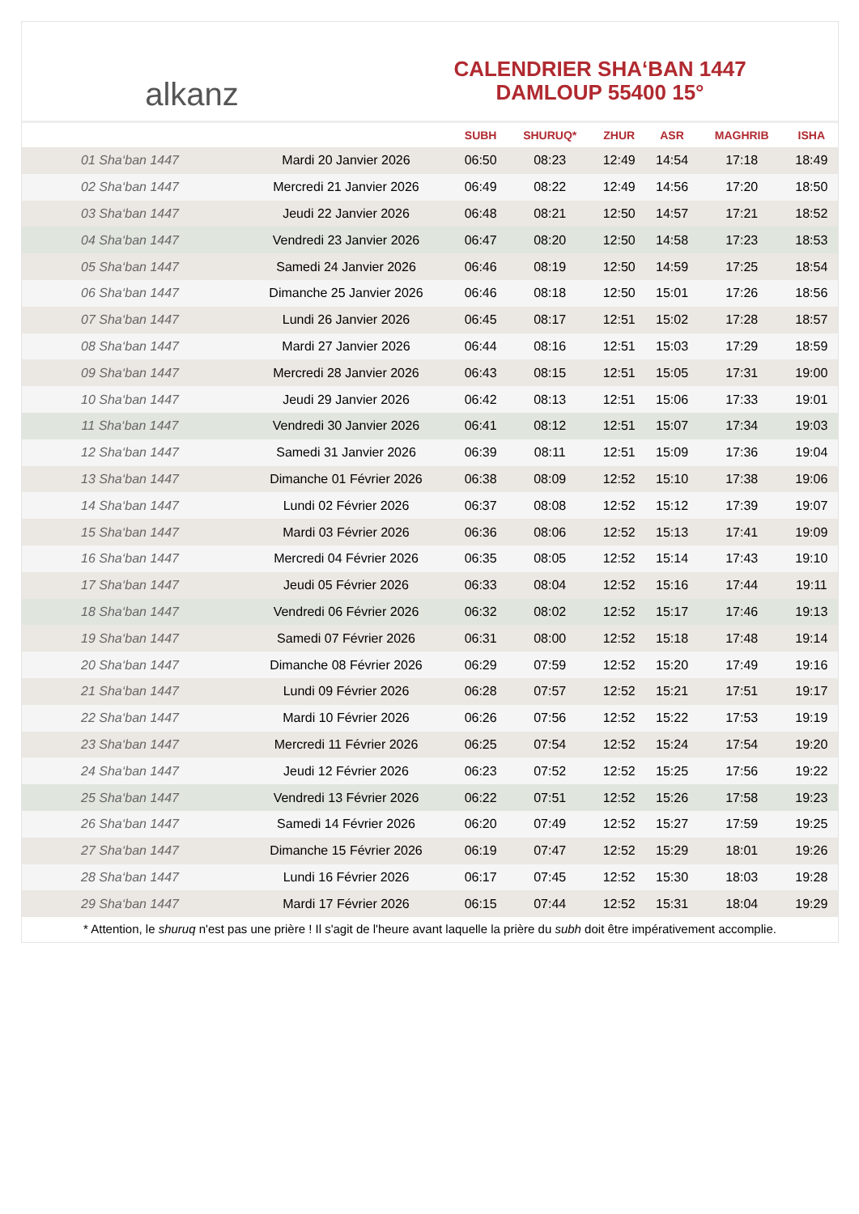alkanz
CALENDRIER SHA‘BAN 1447
DAMLOUP 55400 15°
| | | SUBH | SHURUQ* | ZHUR | ASR | MAGHRIB | ISHA |
| --- | --- | --- | --- | --- | --- | --- | --- |
| 01 Sha‘ban 1447 | Mardi 20 Janvier 2026 | 06:50 | 08:23 | 12:49 | 14:54 | 17:18 | 18:49 |
| 02 Sha‘ban 1447 | Mercredi 21 Janvier 2026 | 06:49 | 08:22 | 12:49 | 14:56 | 17:20 | 18:50 |
| 03 Sha‘ban 1447 | Jeudi 22 Janvier 2026 | 06:48 | 08:21 | 12:50 | 14:57 | 17:21 | 18:52 |
| 04 Sha‘ban 1447 | Vendredi 23 Janvier 2026 | 06:47 | 08:20 | 12:50 | 14:58 | 17:23 | 18:53 |
| 05 Sha‘ban 1447 | Samedi 24 Janvier 2026 | 06:46 | 08:19 | 12:50 | 14:59 | 17:25 | 18:54 |
| 06 Sha‘ban 1447 | Dimanche 25 Janvier 2026 | 06:46 | 08:18 | 12:50 | 15:01 | 17:26 | 18:56 |
| 07 Sha‘ban 1447 | Lundi 26 Janvier 2026 | 06:45 | 08:17 | 12:51 | 15:02 | 17:28 | 18:57 |
| 08 Sha‘ban 1447 | Mardi 27 Janvier 2026 | 06:44 | 08:16 | 12:51 | 15:03 | 17:29 | 18:59 |
| 09 Sha‘ban 1447 | Mercredi 28 Janvier 2026 | 06:43 | 08:15 | 12:51 | 15:05 | 17:31 | 19:00 |
| 10 Sha‘ban 1447 | Jeudi 29 Janvier 2026 | 06:42 | 08:13 | 12:51 | 15:06 | 17:33 | 19:01 |
| 11 Sha‘ban 1447 | Vendredi 30 Janvier 2026 | 06:41 | 08:12 | 12:51 | 15:07 | 17:34 | 19:03 |
| 12 Sha‘ban 1447 | Samedi 31 Janvier 2026 | 06:39 | 08:11 | 12:51 | 15:09 | 17:36 | 19:04 |
| 13 Sha‘ban 1447 | Dimanche 01 Février 2026 | 06:38 | 08:09 | 12:52 | 15:10 | 17:38 | 19:06 |
| 14 Sha‘ban 1447 | Lundi 02 Février 2026 | 06:37 | 08:08 | 12:52 | 15:12 | 17:39 | 19:07 |
| 15 Sha‘ban 1447 | Mardi 03 Février 2026 | 06:36 | 08:06 | 12:52 | 15:13 | 17:41 | 19:09 |
| 16 Sha‘ban 1447 | Mercredi 04 Février 2026 | 06:35 | 08:05 | 12:52 | 15:14 | 17:43 | 19:10 |
| 17 Sha‘ban 1447 | Jeudi 05 Février 2026 | 06:33 | 08:04 | 12:52 | 15:16 | 17:44 | 19:11 |
| 18 Sha‘ban 1447 | Vendredi 06 Février 2026 | 06:32 | 08:02 | 12:52 | 15:17 | 17:46 | 19:13 |
| 19 Sha‘ban 1447 | Samedi 07 Février 2026 | 06:31 | 08:00 | 12:52 | 15:18 | 17:48 | 19:14 |
| 20 Sha‘ban 1447 | Dimanche 08 Février 2026 | 06:29 | 07:59 | 12:52 | 15:20 | 17:49 | 19:16 |
| 21 Sha‘ban 1447 | Lundi 09 Février 2026 | 06:28 | 07:57 | 12:52 | 15:21 | 17:51 | 19:17 |
| 22 Sha‘ban 1447 | Mardi 10 Février 2026 | 06:26 | 07:56 | 12:52 | 15:22 | 17:53 | 19:19 |
| 23 Sha‘ban 1447 | Mercredi 11 Février 2026 | 06:25 | 07:54 | 12:52 | 15:24 | 17:54 | 19:20 |
| 24 Sha‘ban 1447 | Jeudi 12 Février 2026 | 06:23 | 07:52 | 12:52 | 15:25 | 17:56 | 19:22 |
| 25 Sha‘ban 1447 | Vendredi 13 Février 2026 | 06:22 | 07:51 | 12:52 | 15:26 | 17:58 | 19:23 |
| 26 Sha‘ban 1447 | Samedi 14 Février 2026 | 06:20 | 07:49 | 12:52 | 15:27 | 17:59 | 19:25 |
| 27 Sha‘ban 1447 | Dimanche 15 Février 2026 | 06:19 | 07:47 | 12:52 | 15:29 | 18:01 | 19:26 |
| 28 Sha‘ban 1447 | Lundi 16 Février 2026 | 06:17 | 07:45 | 12:52 | 15:30 | 18:03 | 19:28 |
| 29 Sha‘ban 1447 | Mardi 17 Février 2026 | 06:15 | 07:44 | 12:52 | 15:31 | 18:04 | 19:29 |
* Attention, le shuruq n'est pas une prière ! Il s'agit de l'heure avant laquelle la prière du subh doit être impérativement accomplie.